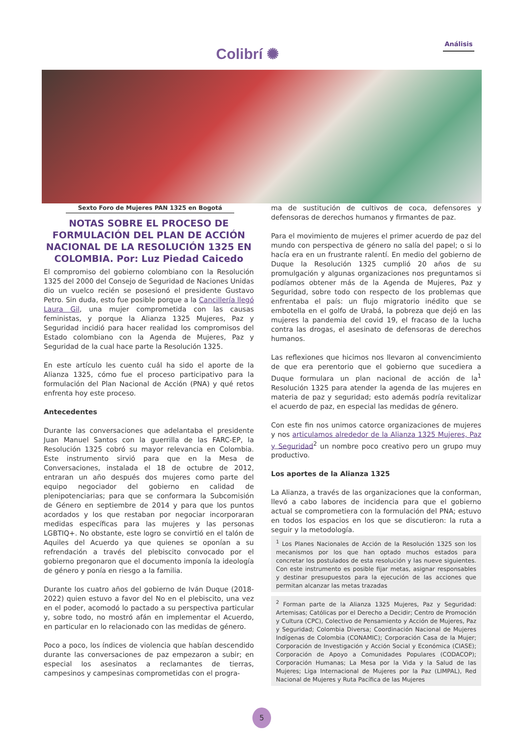Colibrí ✺
Análisis
Sexto Foro de Mujeres PAN 1325 en Bogotá
NOTAS SOBRE EL PROCESO DE FORMULACIÓN DEL PLAN DE ACCIÓN NACIONAL DE LA RESOLUCIÓN 1325 EN COLOMBIA. Por: Luz Piedad Caicedo
El compromiso del gobierno colombiano con la Resolución 1325 del 2000 del Consejo de Seguridad de Naciones Unidas dio un vuelco recién se posesionó el presidente Gustavo Petro. Sin duda, esto fue posible porque a la Cancillería llegó Laura Gil, una mujer comprometida con las causas feministas, y porque la Alianza 1325 Mujeres, Paz y Seguridad incidió para hacer realidad los compromisos del Estado colombiano con la Agenda de Mujeres, Paz y Seguridad de la cual hace parte la Resolución 1325.
En este artículo les cuento cuál ha sido el aporte de la Alianza 1325, cómo fue el proceso participativo para la formulación del Plan Nacional de Acción (PNA) y qué retos enfrenta hoy este proceso.
Antecedentes
Durante las conversaciones que adelantaba el presidente Juan Manuel Santos con la guerrilla de las FARC-EP, la Resolución 1325 cobró su mayor relevancia en Colombia. Este instrumento sirvió para que en la Mesa de Conversaciones, instalada el 18 de octubre de 2012, entraran un año después dos mujeres como parte del equipo negociador del gobierno en calidad de plenipotenciarias; para que se conformara la Subcomisión de Género en septiembre de 2014 y para que los puntos acordados y los que restaban por negociar incorporaran medidas específicas para las mujeres y las personas LGBTIQ+. No obstante, este logro se convirtió en el talón de Aquiles del Acuerdo ya que quienes se oponían a su refrendación a través del plebiscito convocado por el gobierno pregonaron que el documento imponía la ideología de género y ponía en riesgo a la familia.
Durante los cuatro años del gobierno de Iván Duque (2018-2022) quien estuvo a favor del No en el plebiscito, una vez en el poder, acomodó lo pactado a su perspectiva particular y, sobre todo, no mostró afán en implementar el Acuerdo, en particular en lo relacionado con las medidas de género.
Poco a poco, los índices de violencia que habían descendido durante las conversaciones de paz empezaron a subir; en especial los asesinatos a reclamantes de tierras, campesinos y campesinas comprometidas con el progra-
ma de sustitución de cultivos de coca, defensores y defensoras de derechos humanos y firmantes de paz.
Para el movimiento de mujeres el primer acuerdo de paz del mundo con perspectiva de género no salía del papel; o si lo hacía era en un frustrante ralentí. En medio del gobierno de Duque la Resolución 1325 cumplió 20 años de su promulgación y algunas organizaciones nos preguntamos si podíamos obtener más de la Agenda de Mujeres, Paz y Seguridad, sobre todo con respecto de los problemas que enfrentaba el país: un flujo migratorio inédito que se embotella en el golfo de Urabá, la pobreza que dejó en las mujeres la pandemia del covid 19, el fracaso de la lucha contra las drogas, el asesinato de defensoras de derechos humanos.
Las reflexiones que hicimos nos llevaron al convencimiento de que era perentorio que el gobierno que sucediera a Duque formulara un plan nacional de acción de la<sup>1</sup> Resolución 1325 para atender la agenda de las mujeres en materia de paz y seguridad; esto además podría revitalizar el acuerdo de paz, en especial las medidas de género.
Con este fin nos unimos catorce organizaciones de mujeres y nos articulamos alrededor de la Alianza 1325 Mujeres, Paz y Seguridad<sup>2</sup> un nombre poco creativo pero un grupo muy productivo.
Los aportes de la Alianza 1325
La Alianza, a través de las organizaciones que la conforman, llevó a cabo labores de incidencia para que el gobierno actual se comprometiera con la formulación del PNA; estuvo en todos los espacios en los que se discutieron: la ruta a seguir y la metodología.
<sup>1</sup> Los Planes Nacionales de Acción de la Resolución 1325 son los mecanismos por los que han optado muchos estados para concretar los postulados de esta resolución y las nueve siguientes. Con este instrumento es posible fijar metas, asignar responsables y destinar presupuestos para la ejecución de las acciones que permitan alcanzar las metas trazadas
<sup>2</sup> Forman parte de la Alianza 1325 Mujeres, Paz y Seguridad: Artemisas; Católicas por el Derecho a Decidir; Centro de Promoción y Cultura (CPC), Colectivo de Pensamiento y Acción de Mujeres, Paz y Seguridad; Colombia Diversa; Coordinación Nacional de Mujeres Indígenas de Colombia (CONAMIC); Corporación Casa de la Mujer; Corporación de Investigación y Acción Social y Económica (CIASE); Corporación de Apoyo a Comunidades Populares (CODACOP); Corporación Humanas; La Mesa por la Vida y la Salud de las Mujeres; Liga Internacional de Mujeres por la Paz (LIMPAL), Red Nacional de Mujeres y Ruta Pacífica de las Mujeres
5